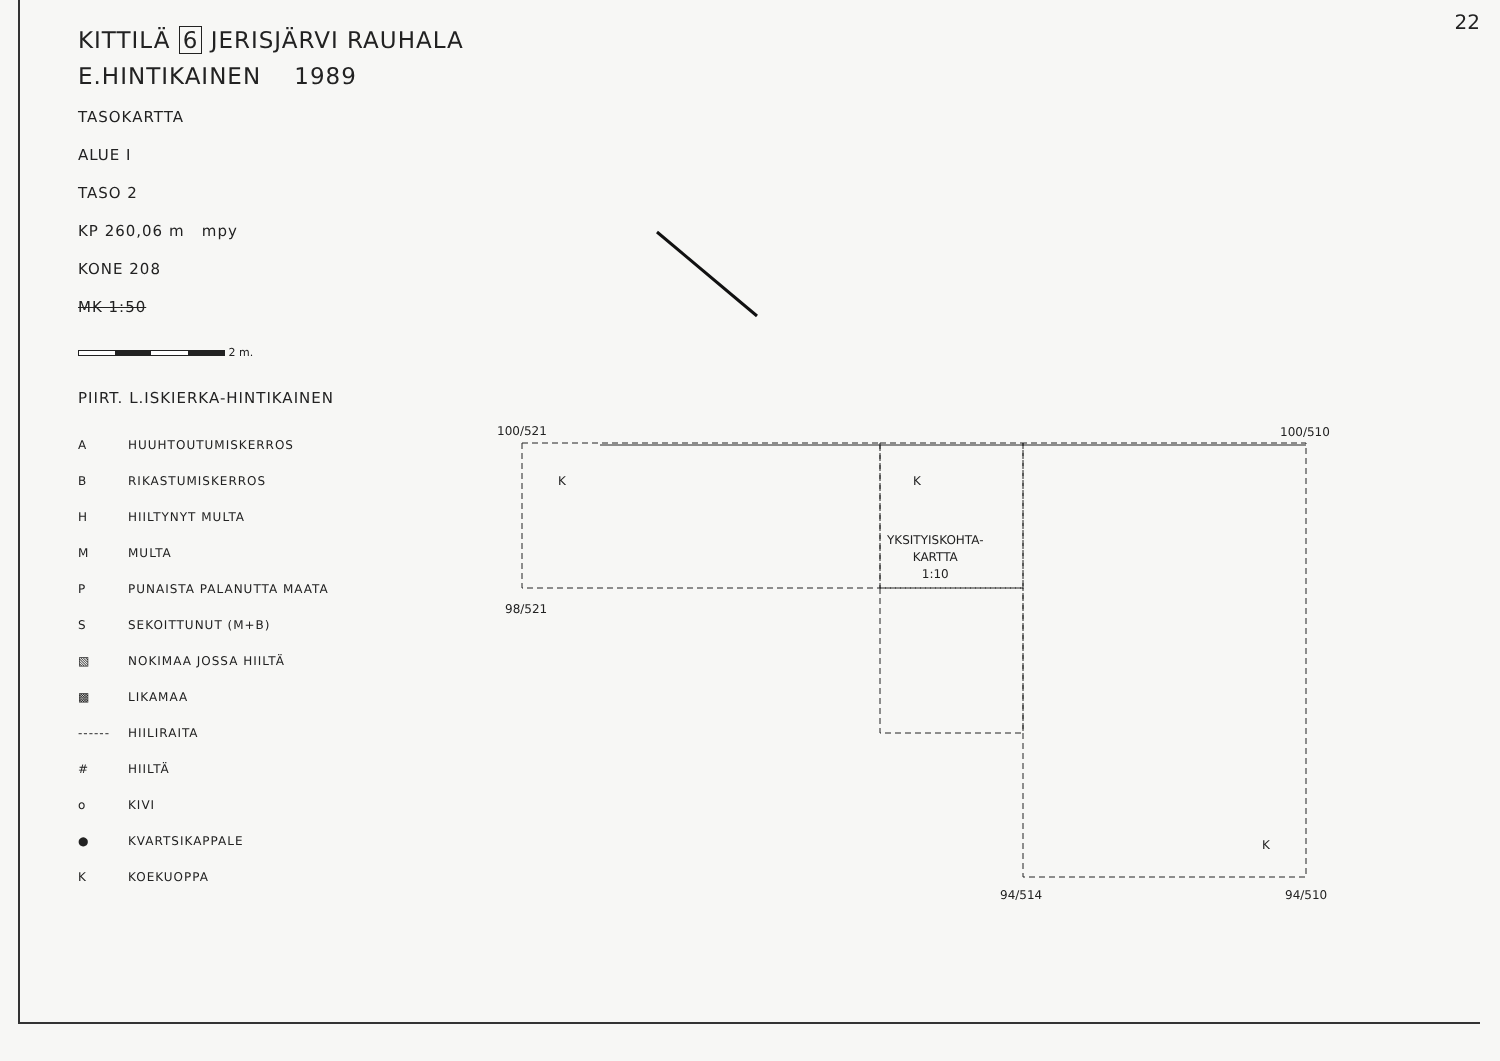22
KITTILÄ 6 JERISJÄRVI RAUHALA
E.HINTIKAINEN 1989
TASOKARTTA
ALUE I
TASO 2
KP 260,06 m mpy
KONE 208
MK 1:50
2 m.
PIIRT. L.ISKIERKA-HINTIKAINEN
A HUUHTOUTUMISKERROS
B RIKASTUMISKERROS
H HIILTYNYT MULTA
M MULTA
P PUNAISTA PALANUTTA MAATA
S SEKOITTUNUT (M+B)
▧ NOKIMAA JOSSA HIILTÄ
▩ LIKAMAA
------ HIILIRAITA
# HIILTÄ
o KIVI
● KVARTSIKAPPALE
K KOEKUOPPA
100/521 100/510
98/521
K K
YKSITYISKOHTA-
KARTTA
1:10
K
94/514 94/510